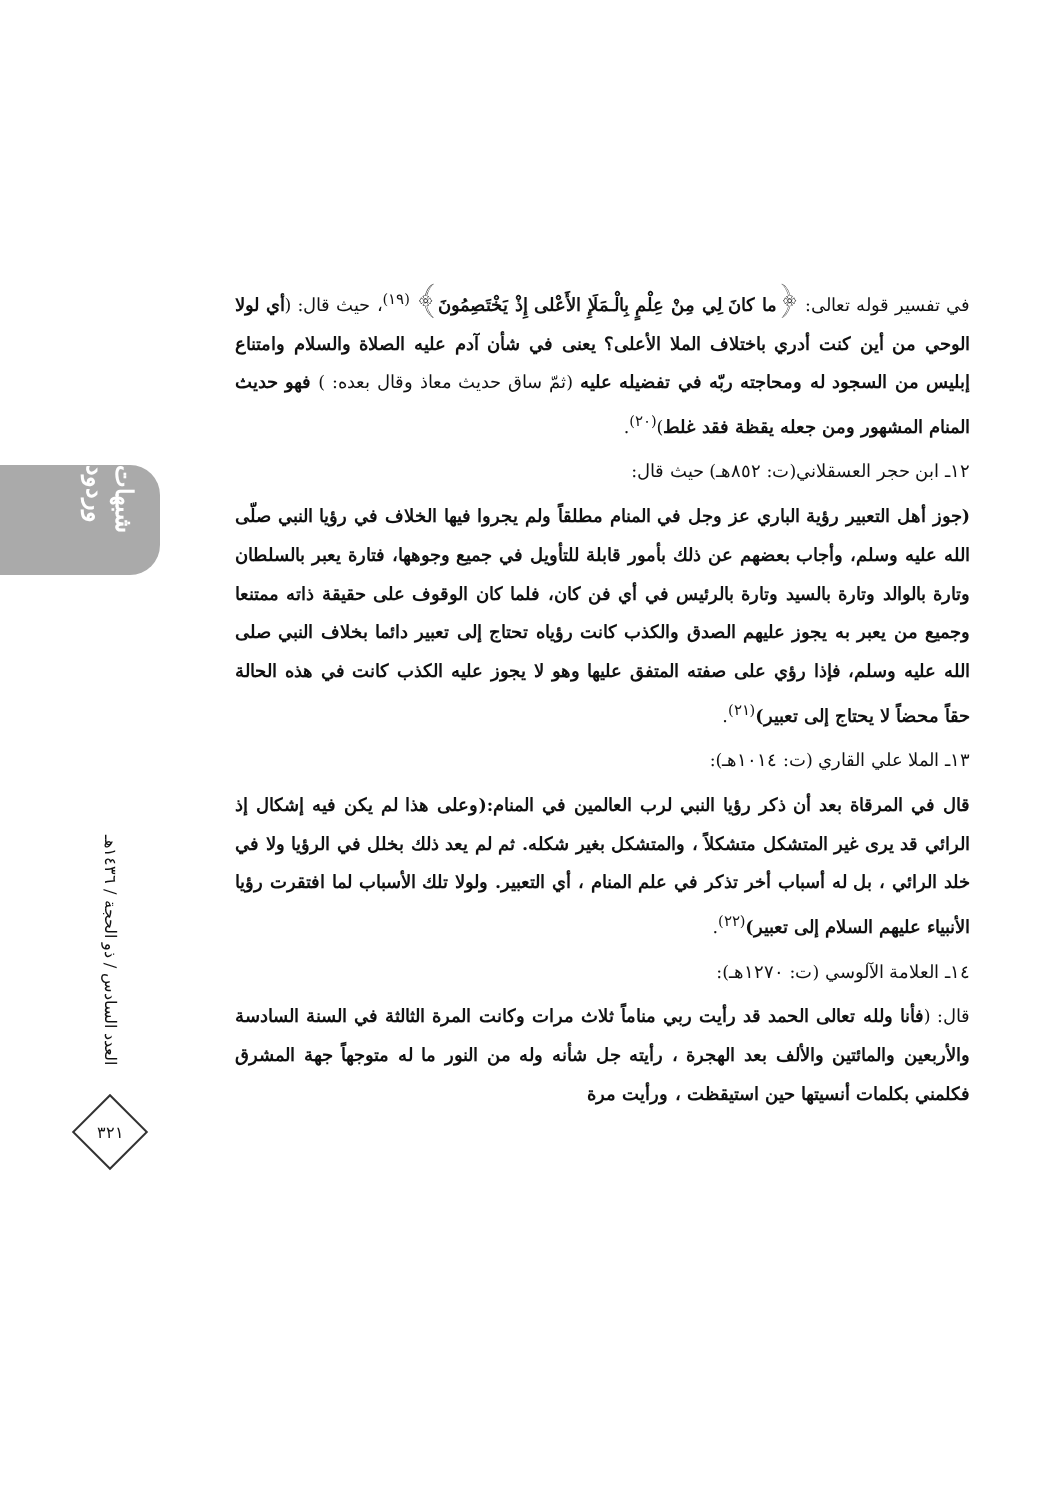شبهات وردود
العدد السادس / ذو الحجة / ١٤٣٦هـ
٣٢١
في تفسير قوله تعالى: ﴿ما كانَ لِي مِنْ عِلْمٍ بِالْـمَلَإِ الأَعْلى إِذْ يَخْتَصِمُونَ﴾ <sup>(١٩)</sup>، حيث قال: (أي لولا الوحي من أين كنت أدري باختلاف الملا الأعلى؟ يعنى في شأن آدم عليه الصلاة والسلام وامتناع إبليس من السجود له ومحاجته ربّه في تفضيله عليه (ثمّ ساق حديث معاذ وقال بعده: ) فهو حديث المنام المشهور ومن جعله يقظة فقد غلط)<sup>(٢٠)</sup>.
١٢ـ ابن حجر العسقلاني(ت: ٨٥٢هـ) حيث قال:
(جوز أهل التعبير رؤية الباري عز وجل في المنام مطلقاً ولم يجروا فيها الخلاف في رؤيا النبي صلّى الله عليه وسلم، وأجاب بعضهم عن ذلك بأمور قابلة للتأويل في جميع وجوهها، فتارة يعبر بالسلطان وتارة بالوالد وتارة بالسيد وتارة بالرئيس في أي فن كان، فلما كان الوقوف على حقيقة ذاته ممتنعا وجميع من يعبر به يجوز عليهم الصدق والكذب كانت رؤياه تحتاج إلى تعبير دائما بخلاف النبي صلى الله عليه وسلم، فإذا رؤي على صفته المتفق عليها وهو لا يجوز عليه الكذب كانت في هذه الحالة حقاً محضاً لا يحتاج إلى تعبير)<sup>(٢١)</sup>.
١٣ـ الملا علي القاري (ت: ١٠١٤هـ):
قال في المرقاة بعد أن ذكر رؤيا النبي لرب العالمين في المنام:(وعلى هذا لم يكن فيه إشكال إذ الرائي قد يرى غير المتشكل متشكلاً ، والمتشكل بغير شكله. ثم لم يعد ذلك بخلل في الرؤيا ولا في خلد الرائي ، بل له أسباب أخر تذكر في علم المنام ، أي التعبير. ولولا تلك الأسباب لما افتقرت رؤيا الأنبياء عليهم السلام إلى تعبير)<sup>(٢٢)</sup>.
١٤ـ العلامة الآلوسي (ت: ١٢٧٠هـ):
قال: (فأنا ولله تعالى الحمد قد رأيت ربي مناماً ثلاث مرات وكانت المرة الثالثة في السنة السادسة والأربعين والمائتين والألف بعد الهجرة ، رأيته جل شأنه وله من النور ما له متوجهاً جهة المشرق فكلمني بكلمات أنسيتها حين استيقظت ، ورأيت مرة